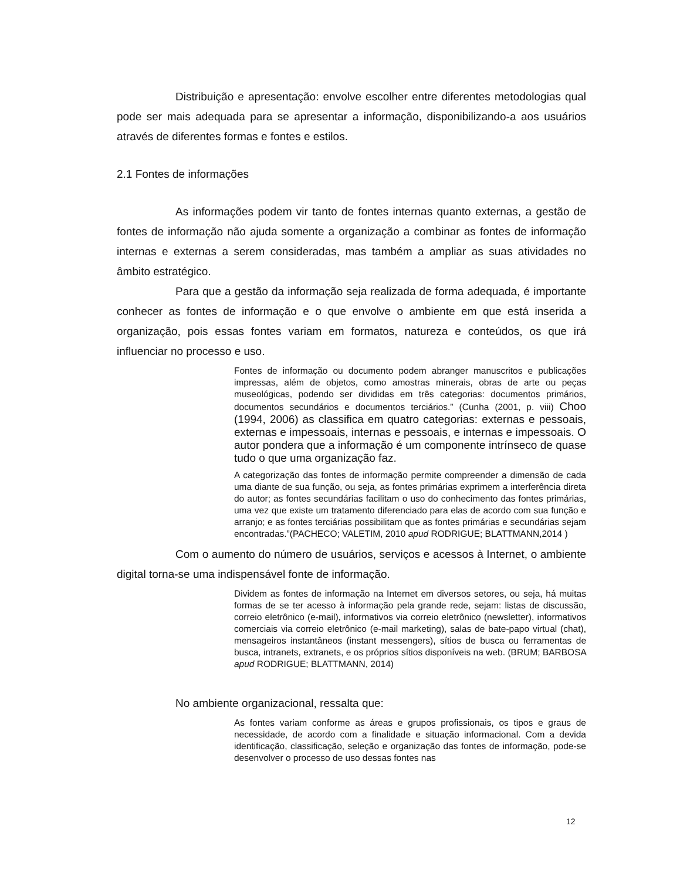Distribuição e apresentação: envolve escolher entre diferentes metodologias qual pode ser mais adequada para se apresentar a informação, disponibilizando-a aos usuários através de diferentes formas e fontes e estilos.
2.1 Fontes de informações
As informações podem vir tanto de fontes internas quanto externas, a gestão de fontes de informação não ajuda somente a organização a combinar as fontes de informação internas e externas a serem consideradas, mas também a ampliar as suas atividades no âmbito estratégico.
Para que a gestão da informação seja realizada de forma adequada, é importante conhecer as fontes de informação e o que envolve o ambiente em que está inserida a organização, pois essas fontes variam em formatos, natureza e conteúdos, os que irá influenciar no processo e uso.
Fontes de informação ou documento podem abranger manuscritos e publicações impressas, além de objetos, como amostras minerais, obras de arte ou peças museológicas, podendo ser divididas em três categorias: documentos primários, documentos secundários e documentos terciários.” (Cunha (2001, p. viii) Choo (1994, 2006) as classifica em quatro categorias: externas e pessoais, externas e impessoais, internas e pessoais, e internas e impessoais. O autor pondera que a informação é um componente intrínseco de quase tudo o que uma organização faz.
A categorização das fontes de informação permite compreender a dimensão de cada uma diante de sua função, ou seja, as fontes primárias exprimem a interferência direta do autor; as fontes secundárias facilitam o uso do conhecimento das fontes primárias, uma vez que existe um tratamento diferenciado para elas de acordo com sua função e arranjo; e as fontes terciárias possibilitam que as fontes primárias e secundárias sejam encontradas.”(PACHECO; VALETIM, 2010 apud RODRIGUE; BLATTMANN,2014 )
Com o aumento do número de usuários, serviços e acessos à Internet, o ambiente digital torna-se uma indispensável fonte de informação.
Dividem as fontes de informação na Internet em diversos setores, ou seja, há muitas formas de se ter acesso à informação pela grande rede, sejam: listas de discussão, correio eletrônico (e-mail), informativos via correio eletrônico (newsletter), informativos comerciais via correio eletrônico (e-mail marketing), salas de bate-papo virtual (chat), mensageiros instantâneos (instant messengers), sítios de busca ou ferramentas de busca, intranets, extranets, e os próprios sítios disponíveis na web. (BRUM; BARBOSA apud RODRIGUE; BLATTMANN, 2014)
No ambiente organizacional, ressalta que:
As fontes variam conforme as áreas e grupos profissionais, os tipos e graus de necessidade, de acordo com a finalidade e situação informacional. Com a devida identificação, classificação, seleção e organização das fontes de informação, pode-se desenvolver o processo de uso dessas fontes nas
12